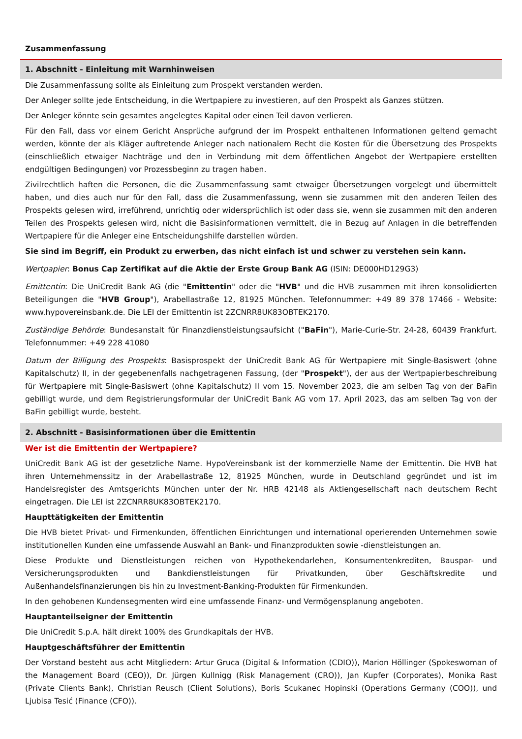Zusammenfassung
1. Abschnitt - Einleitung mit Warnhinweisen
Die Zusammenfassung sollte als Einleitung zum Prospekt verstanden werden.
Der Anleger sollte jede Entscheidung, in die Wertpapiere zu investieren, auf den Prospekt als Ganzes stützen.
Der Anleger könnte sein gesamtes angelegtes Kapital oder einen Teil davon verlieren.
Für den Fall, dass vor einem Gericht Ansprüche aufgrund der im Prospekt enthaltenen Informationen geltend gemacht werden, könnte der als Kläger auftretende Anleger nach nationalem Recht die Kosten für die Übersetzung des Prospekts (einschließlich etwaiger Nachträge und den in Verbindung mit dem öffentlichen Angebot der Wertpapiere erstellten endgültigen Bedingungen) vor Prozessbeginn zu tragen haben.
Zivilrechtlich haften die Personen, die die Zusammenfassung samt etwaiger Übersetzungen vorgelegt und übermittelt haben, und dies auch nur für den Fall, dass die Zusammenfassung, wenn sie zusammen mit den anderen Teilen des Prospekts gelesen wird, irreführend, unrichtig oder widersprüchlich ist oder dass sie, wenn sie zusammen mit den anderen Teilen des Prospekts gelesen wird, nicht die Basisinformationen vermittelt, die in Bezug auf Anlagen in die betreffenden Wertpapiere für die Anleger eine Entscheidungshilfe darstellen würden.
Sie sind im Begriff, ein Produkt zu erwerben, das nicht einfach ist und schwer zu verstehen sein kann.
Wertpapier: Bonus Cap Zertifikat auf die Aktie der Erste Group Bank AG (ISIN: DE000HD129G3)
Emittentin: Die UniCredit Bank AG (die "Emittentin" oder die "HVB" und die HVB zusammen mit ihren konsolidierten Beteiligungen die "HVB Group"), Arabellastraße 12, 81925 München. Telefonnummer: +49 89 378 17466 - Website: www.hypovereinsbank.de. Die LEI der Emittentin ist 2ZCNRR8UK83OBTEK2170.
Zuständige Behörde: Bundesanstalt für Finanzdienstleistungsaufsicht ("BaFin"), Marie-Curie-Str. 24-28, 60439 Frankfurt. Telefonnummer: +49 228 41080
Datum der Billigung des Prospekts: Basisprospekt der UniCredit Bank AG für Wertpapiere mit Single-Basiswert (ohne Kapitalschutz) II, in der gegebenenfalls nachgetragenen Fassung, (der "Prospekt"), der aus der Wertpapierbeschreibung für Wertpapiere mit Single-Basiswert (ohne Kapitalschutz) II vom 15. November 2023, die am selben Tag von der BaFin gebilligt wurde, und dem Registrierungsformular der UniCredit Bank AG vom 17. April 2023, das am selben Tag von der BaFin gebilligt wurde, besteht.
2. Abschnitt - Basisinformationen über die Emittentin
Wer ist die Emittentin der Wertpapiere?
UniCredit Bank AG ist der gesetzliche Name. HypoVereinsbank ist der kommerzielle Name der Emittentin. Die HVB hat ihren Unternehmenssitz in der Arabellastraße 12, 81925 München, wurde in Deutschland gegründet und ist im Handelsregister des Amtsgerichts München unter der Nr. HRB 42148 als Aktiengesellschaft nach deutschem Recht eingetragen. Die LEI ist 2ZCNRR8UK83OBTEK2170.
Haupttätigkeiten der Emittentin
Die HVB bietet Privat- und Firmenkunden, öffentlichen Einrichtungen und international operierenden Unternehmen sowie institutionellen Kunden eine umfassende Auswahl an Bank- und Finanzprodukten sowie -dienstleistungen an.
Diese Produkte und Dienstleistungen reichen von Hypothekendarlehen, Konsumentenkrediten, Bauspar- und Versicherungsprodukten und Bankdienstleistungen für Privatkunden, über Geschäftskredite und Außenhandelsfinanzierungen bis hin zu Investment-Banking-Produkten für Firmenkunden.
In den gehobenen Kundensegmenten wird eine umfassende Finanz- und Vermögensplanung angeboten.
Hauptanteilseigner der Emittentin
Die UniCredit S.p.A. hält direkt 100% des Grundkapitals der HVB.
Hauptgeschäftsführer der Emittentin
Der Vorstand besteht aus acht Mitgliedern: Artur Gruca (Digital & Information (CDIO)), Marion Höllinger (Spokeswoman of the Management Board (CEO)), Dr. Jürgen Kullnigg (Risk Management (CRO)), Jan Kupfer (Corporates), Monika Rast (Private Clients Bank), Christian Reusch (Client Solutions), Boris Scukanec Hopinski (Operations Germany (COO)), und Ljubisa Tesić (Finance (CFO)).